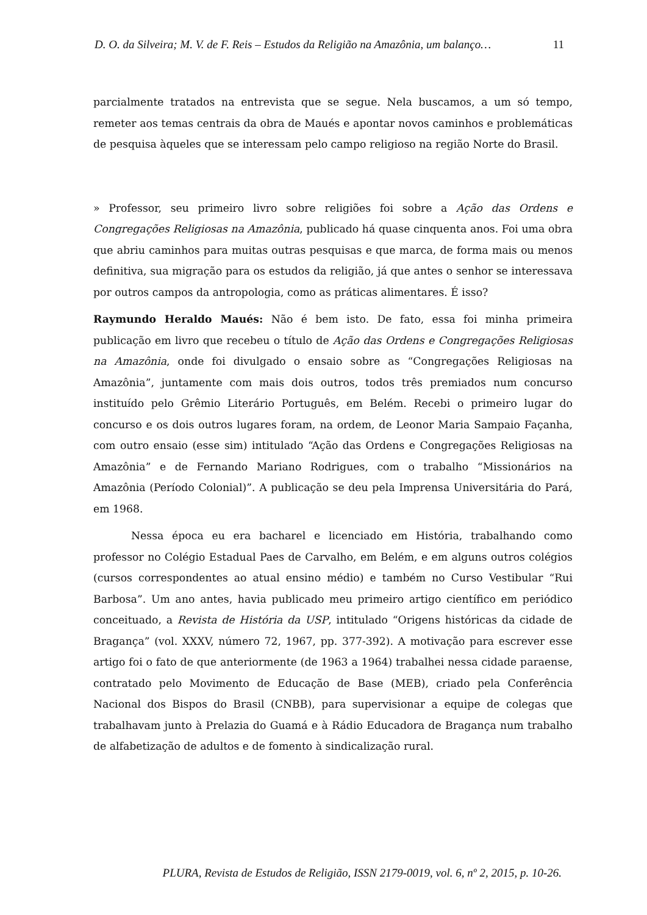D. O. da Silveira; M. V. de F. Reis – Estudos da Religião na Amazônia, um balanço… 11
parcialmente tratados na entrevista que se segue. Nela buscamos, a um só tempo, remeter aos temas centrais da obra de Maués e apontar novos caminhos e problemáticas de pesquisa àqueles que se interessam pelo campo religioso na região Norte do Brasil.
» Professor, seu primeiro livro sobre religiões foi sobre a Ação das Ordens e Congregações Religiosas na Amazônia, publicado há quase cinquenta anos. Foi uma obra que abriu caminhos para muitas outras pesquisas e que marca, de forma mais ou menos definitiva, sua migração para os estudos da religião, já que antes o senhor se interessava por outros campos da antropologia, como as práticas alimentares. É isso?
Raymundo Heraldo Maués: Não é bem isto. De fato, essa foi minha primeira publicação em livro que recebeu o título de Ação das Ordens e Congregações Religiosas na Amazônia, onde foi divulgado o ensaio sobre as “Congregações Religiosas na Amazônia”, juntamente com mais dois outros, todos três premiados num concurso instituído pelo Grêmio Literário Português, em Belém. Recebi o primeiro lugar do concurso e os dois outros lugares foram, na ordem, de Leonor Maria Sampaio Façanha, com outro ensaio (esse sim) intitulado “Ação das Ordens e Congregações Religiosas na Amazônia” e de Fernando Mariano Rodrigues, com o trabalho “Missionários na Amazônia (Período Colonial)”. A publicação se deu pela Imprensa Universitária do Pará, em 1968.
Nessa época eu era bacharel e licenciado em História, trabalhando como professor no Colégio Estadual Paes de Carvalho, em Belém, e em alguns outros colégios (cursos correspondentes ao atual ensino médio) e também no Curso Vestibular “Rui Barbosa”. Um ano antes, havia publicado meu primeiro artigo científico em periódico conceituado, a Revista de História da USP, intitulado “Origens históricas da cidade de Bragança” (vol. XXXV, número 72, 1967, pp. 377-392). A motivação para escrever esse artigo foi o fato de que anteriormente (de 1963 a 1964) trabalhei nessa cidade paraense, contratado pelo Movimento de Educação de Base (MEB), criado pela Conferência Nacional dos Bispos do Brasil (CNBB), para supervisionar a equipe de colegas que trabalhavam junto à Prelazia do Guamá e à Rádio Educadora de Bragança num trabalho de alfabetização de adultos e de fomento à sindicalização rural.
PLURA, Revista de Estudos de Religião, ISSN 2179-0019, vol. 6, nº 2, 2015, p. 10-26.